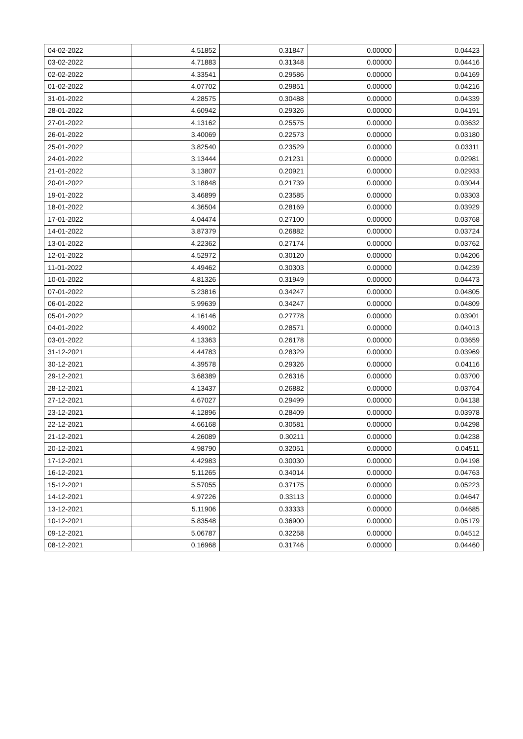| 04-02-2022 | 4.51852 | 0.31847 | 0.00000 | 0.04423 |
| 03-02-2022 | 4.71883 | 0.31348 | 0.00000 | 0.04416 |
| 02-02-2022 | 4.33541 | 0.29586 | 0.00000 | 0.04169 |
| 01-02-2022 | 4.07702 | 0.29851 | 0.00000 | 0.04216 |
| 31-01-2022 | 4.28575 | 0.30488 | 0.00000 | 0.04339 |
| 28-01-2022 | 4.60942 | 0.29326 | 0.00000 | 0.04191 |
| 27-01-2022 | 4.13162 | 0.25575 | 0.00000 | 0.03632 |
| 26-01-2022 | 3.40069 | 0.22573 | 0.00000 | 0.03180 |
| 25-01-2022 | 3.82540 | 0.23529 | 0.00000 | 0.03311 |
| 24-01-2022 | 3.13444 | 0.21231 | 0.00000 | 0.02981 |
| 21-01-2022 | 3.13807 | 0.20921 | 0.00000 | 0.02933 |
| 20-01-2022 | 3.18848 | 0.21739 | 0.00000 | 0.03044 |
| 19-01-2022 | 3.46899 | 0.23585 | 0.00000 | 0.03303 |
| 18-01-2022 | 4.36504 | 0.28169 | 0.00000 | 0.03929 |
| 17-01-2022 | 4.04474 | 0.27100 | 0.00000 | 0.03768 |
| 14-01-2022 | 3.87379 | 0.26882 | 0.00000 | 0.03724 |
| 13-01-2022 | 4.22362 | 0.27174 | 0.00000 | 0.03762 |
| 12-01-2022 | 4.52972 | 0.30120 | 0.00000 | 0.04206 |
| 11-01-2022 | 4.49462 | 0.30303 | 0.00000 | 0.04239 |
| 10-01-2022 | 4.81326 | 0.31949 | 0.00000 | 0.04473 |
| 07-01-2022 | 5.23816 | 0.34247 | 0.00000 | 0.04805 |
| 06-01-2022 | 5.99639 | 0.34247 | 0.00000 | 0.04809 |
| 05-01-2022 | 4.16146 | 0.27778 | 0.00000 | 0.03901 |
| 04-01-2022 | 4.49002 | 0.28571 | 0.00000 | 0.04013 |
| 03-01-2022 | 4.13363 | 0.26178 | 0.00000 | 0.03659 |
| 31-12-2021 | 4.44783 | 0.28329 | 0.00000 | 0.03969 |
| 30-12-2021 | 4.39578 | 0.29326 | 0.00000 | 0.04116 |
| 29-12-2021 | 3.68389 | 0.26316 | 0.00000 | 0.03700 |
| 28-12-2021 | 4.13437 | 0.26882 | 0.00000 | 0.03764 |
| 27-12-2021 | 4.67027 | 0.29499 | 0.00000 | 0.04138 |
| 23-12-2021 | 4.12896 | 0.28409 | 0.00000 | 0.03978 |
| 22-12-2021 | 4.66168 | 0.30581 | 0.00000 | 0.04298 |
| 21-12-2021 | 4.26089 | 0.30211 | 0.00000 | 0.04238 |
| 20-12-2021 | 4.98790 | 0.32051 | 0.00000 | 0.04511 |
| 17-12-2021 | 4.42983 | 0.30030 | 0.00000 | 0.04198 |
| 16-12-2021 | 5.11265 | 0.34014 | 0.00000 | 0.04763 |
| 15-12-2021 | 5.57055 | 0.37175 | 0.00000 | 0.05223 |
| 14-12-2021 | 4.97226 | 0.33113 | 0.00000 | 0.04647 |
| 13-12-2021 | 5.11906 | 0.33333 | 0.00000 | 0.04685 |
| 10-12-2021 | 5.83548 | 0.36900 | 0.00000 | 0.05179 |
| 09-12-2021 | 5.06787 | 0.32258 | 0.00000 | 0.04512 |
| 08-12-2021 | 0.16968 | 0.31746 | 0.00000 | 0.04460 |